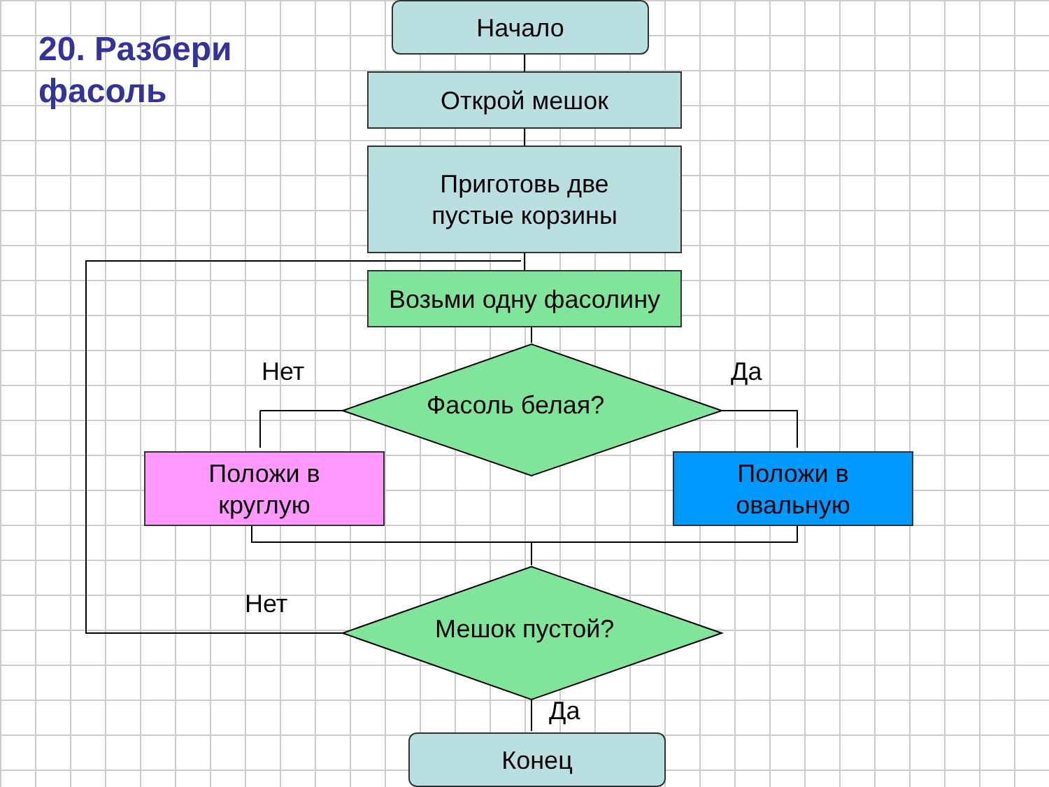20. Разбери
фасоль
Начало
Открой мешок
Приготовь две
пустые корзины
Возьми одну фасолину
Нет
Фасоль белая?
Да
Положи в
круглую
Положи в
овальную
Нет
Мешок пустой?
Да
Конец